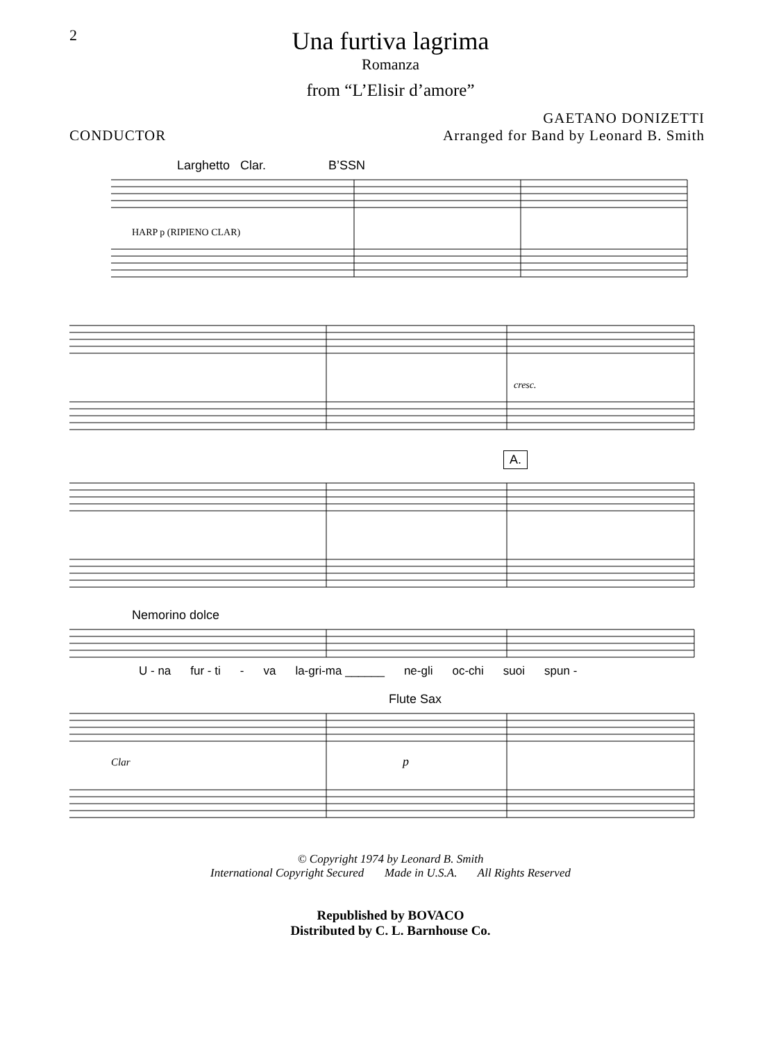2
Una furtiva lagrima
Romanza
from “L’Elisir d’amore”
GAETANO DONIZETTI
CONDUCTOR Arranged for Band by Leonard B. Smith
Larghetto Clar. B’SSN
HARP p (RIPIENO CLAR)
cresc.
A.
Nemorino dolce
U - na fur - ti - va la-gri-ma ______ ne-gli oc-chi suoi spun -
Flute Sax
Clar
p
© Copyright 1974 by Leonard B. Smith
International Copyright Secured Made in U.S.A. All Rights Reserved
Republished by BOVACO
Distributed by C. L. Barnhouse Co.